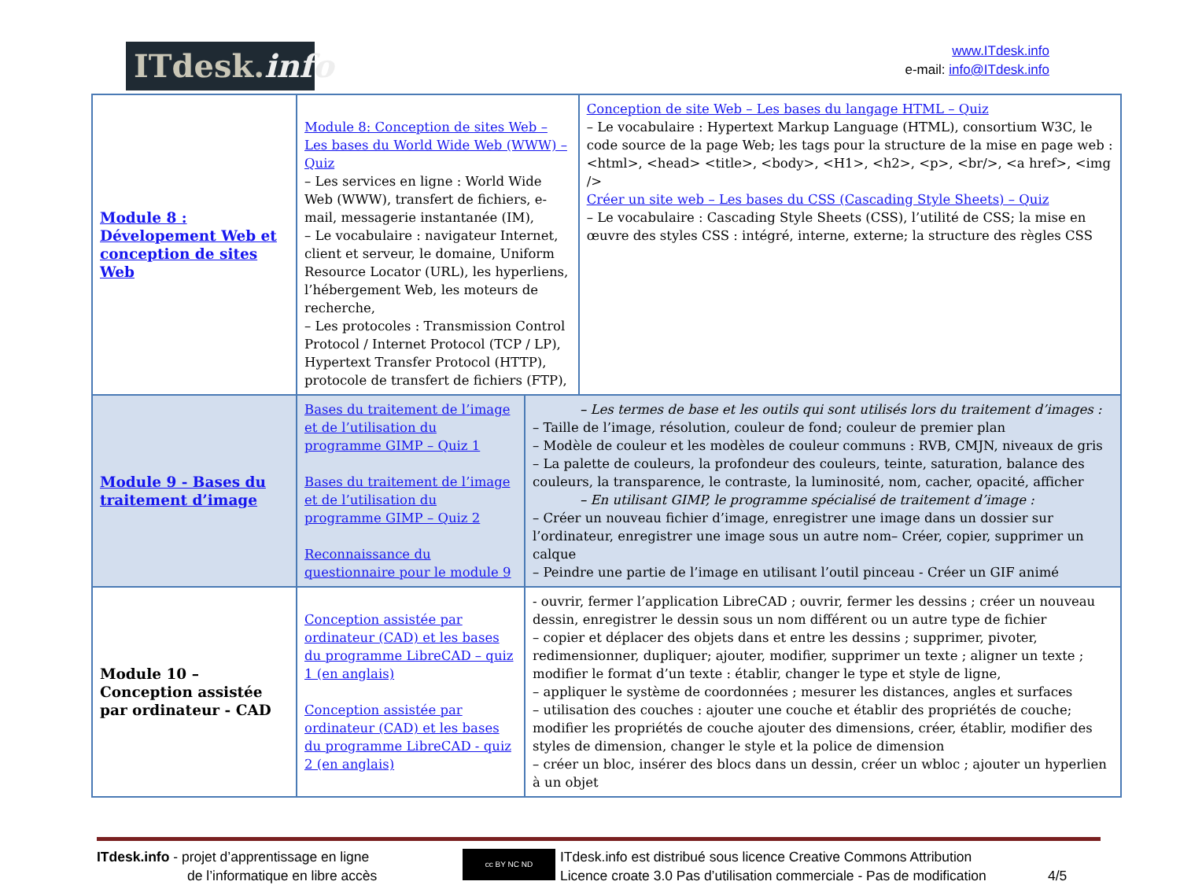ITdesk. info
www.ITdesk.info
e-mail: info@ITdesk.info
| Module 8 : Dévelopement Web et conception de sites Web | Module 8: Conception de sites Web – Les bases du World Wide Web (WWW) – Quiz – Les services en ligne : World Wide Web (WWW), transfert de fichiers, e-mail, messagerie instantanée (IM), – Le vocabulaire : navigateur Internet, client et serveur, le domaine, Uniform Resource Locator (URL), les hyperliens, l’hébergement Web, les moteurs de recherche, – Les protocoles : Transmission Control Protocol / Internet Protocol (TCP / LP), Hypertext Transfer Protocol (HTTP), protocole de transfert de fichiers (FTP), | | Conception de site Web – Les bases du langage HTML – Quiz – Le vocabulaire : Hypertext Markup Language (HTML), consortium W3C, le code source de la page Web; les tags pour la structure de la mise en page web : <html>, <head> <title>, <body>, <H1>, <h2>, <p>, <br/>, <a href>, <img /> Créer un site web – Les bases du CSS (Cascading Style Sheets) – Quiz – Le vocabulaire : Cascading Style Sheets (CSS), l’utilité de CSS; la mise en œuvre des styles CSS : intégré, interne, externe; la structure des règles CSS |
| Module 9 - Bases du traitement d’image | Bases du traitement de l’image et de l’utilisation du programme GIMP – Quiz 1 Bases du traitement de l’image et de l’utilisation du programme GIMP – Quiz 2 Reconnaissance du questionnaire pour le module 9 | – Les termes de base et les outils qui sont utilisés lors du traitement d’images : – Taille de l’image, résolution, couleur de fond; couleur de premier plan – Modèle de couleur et les modèles de couleur communs : RVB, CMJN, niveaux de gris – La palette de couleurs, la profondeur des couleurs, teinte, saturation, balance des couleurs, la transparence, le contraste, la luminosité, nom, cacher, opacité, afficher – En utilisant GIMP, le programme spécialisé de traitement d’image : – Créer un nouveau fichier d’image, enregistrer une image dans un dossier sur l’ordinateur, enregistrer une image sous un autre nom– Créer, copier, supprimer un calque – Peindre une partie de l’image en utilisant l’outil pinceau - Créer un GIF animé | |
| Module 10 – Conception assistée par ordinateur - CAD | Conception assistée par ordinateur (CAD) et les bases du programme LibreCAD – quiz 1 (en anglais) Conception assistée par ordinateur (CAD) et les bases du programme LibreCAD - quiz 2 (en anglais) | - ouvrir, fermer l’application LibreCAD ; ouvrir, fermer les dessins ; créer un nouveau dessin, enregistrer le dessin sous un nom différent ou un autre type de fichier – copier et déplacer des objets dans et entre les dessins ; supprimer, pivoter, redimensionner, dupliquer; ajouter, modifier, supprimer un texte ; aligner un texte ; modifier le format d’un texte : établir, changer le type et style de ligne, – appliquer le système de coordonnées ; mesurer les distances, angles et surfaces – utilisation des couches : ajouter une couche et établir des propriétés de couche; modifier les propriétés de couche ajouter des dimensions, créer, établir, modifier des styles de dimension, changer le style et la police de dimension – créer un bloc, insérer des blocs dans un dessin, créer un wbloc ; ajouter un hyperlien à un objet | |
ITdesk.info - projet d’apprentissage en ligne
de l’informatique en libre accès
cc BY NC ND
ITdesk.info est distribué sous licence Creative Commons Attribution
Licence croate 3.0 Pas d’utilisation commerciale - Pas de modification
4/5